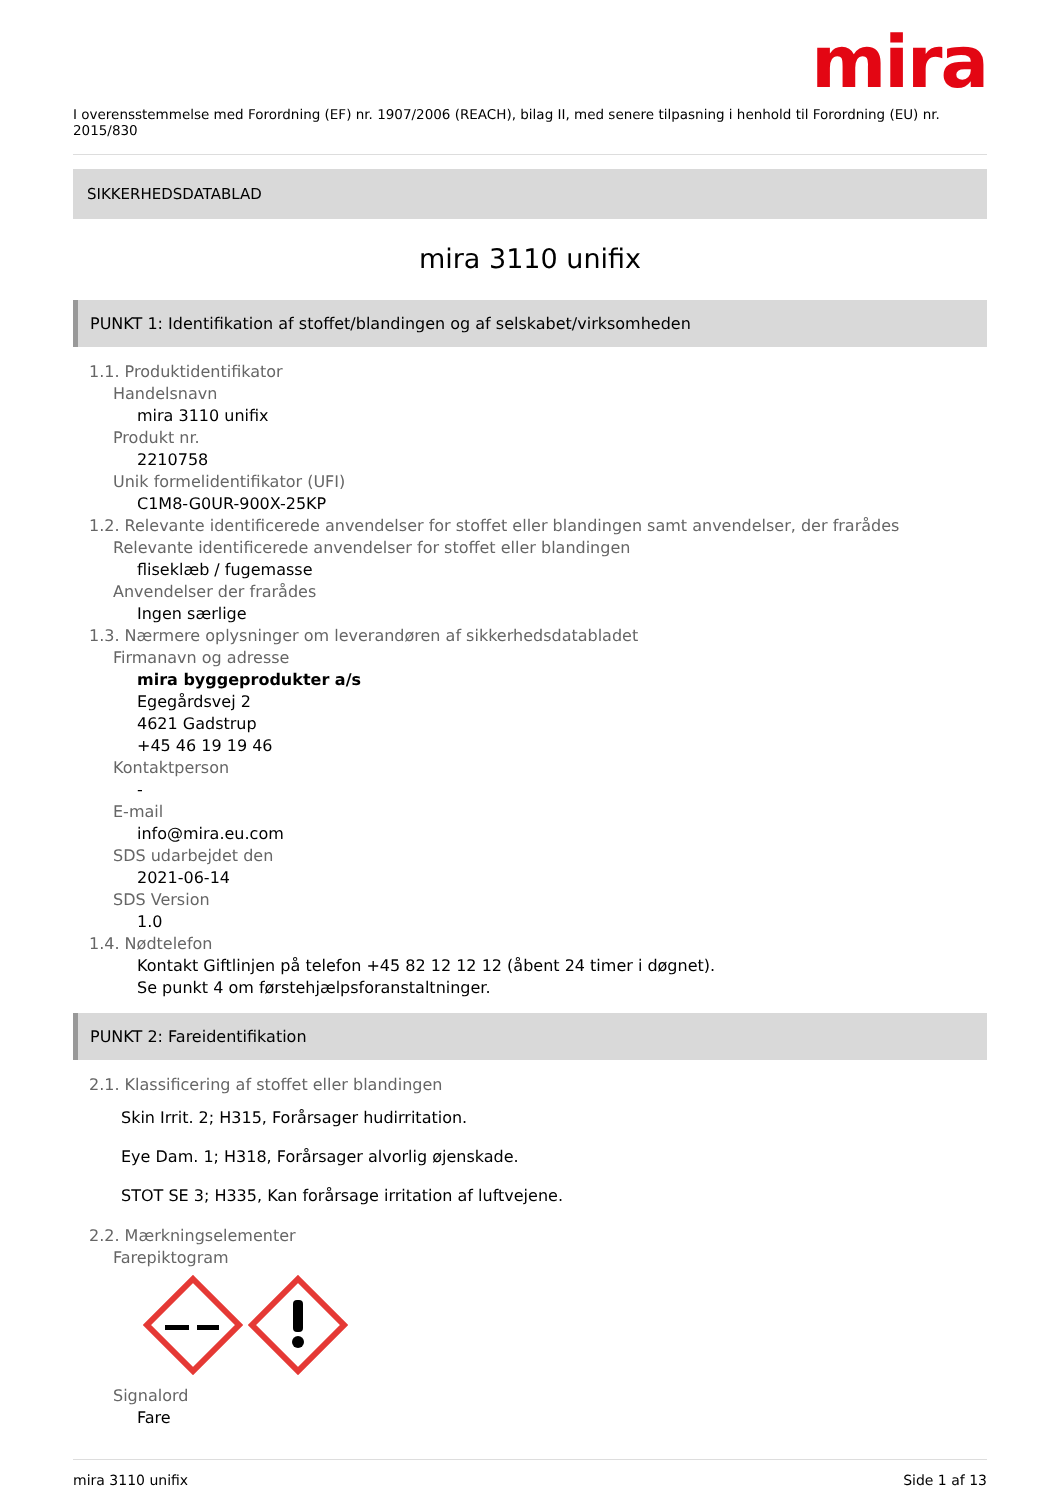mira
I overensstemmelse med Forordning (EF) nr. 1907/2006 (REACH), bilag II, med senere tilpasning i henhold til Forordning (EU) nr. 2015/830
SIKKERHEDSDATABLAD
mira 3110 unifix
PUNKT 1: Identifikation af stoffet/blandingen og af selskabet/virksomheden
1.1. Produktidentifikator
Handelsnavn
mira 3110 unifix
Produkt nr.
2210758
Unik formelidentifikator (UFI)
C1M8-G0UR-900X-25KP
1.2. Relevante identificerede anvendelser for stoffet eller blandingen samt anvendelser, der frarådes
Relevante identificerede anvendelser for stoffet eller blandingen
fliseklæb / fugemasse
Anvendelser der frarådes
Ingen særlige
1.3. Nærmere oplysninger om leverandøren af sikkerhedsdatabladet
Firmanavn og adresse
mira byggeprodukter a/s
Egegårdsvej 2
4621 Gadstrup
+45 46 19 19 46
Kontaktperson
-
E-mail
info@mira.eu.com
SDS udarbejdet den
2021-06-14
SDS Version
1.0
1.4. Nødtelefon
Kontakt Giftlinjen på telefon +45 82 12 12 12 (åbent 24 timer i døgnet).
Se punkt 4 om førstehjælpsforanstaltninger.
PUNKT 2: Fareidentifikation
2.1. Klassificering af stoffet eller blandingen
Skin Irrit. 2; H315, Forårsager hudirritation.
Eye Dam. 1; H318, Forårsager alvorlig øjenskade.
STOT SE 3; H335, Kan forårsage irritation af luftvejene.
2.2. Mærkningselementer
Farepiktogram
Signalord
Fare
mira 3110 unifix Side 1 af 13